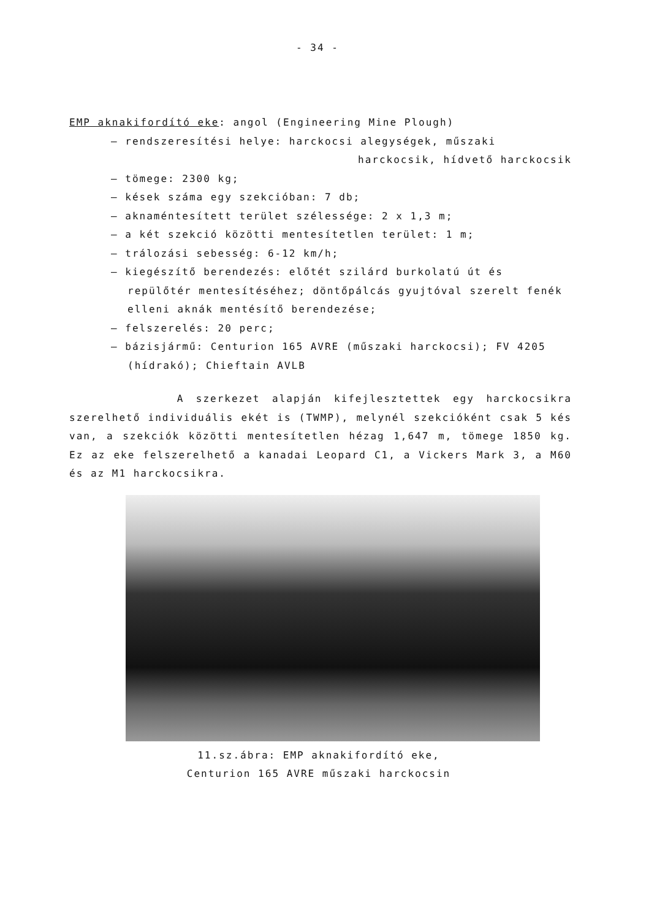- 34 -
EMP aknakifordító eke: angol (Engineering Mine Plough)
– rendszeresítési helye: harckocsi alegységek, műszaki
harckocsik, hídvető harckocsik
– tömege: 2300 kg;
– kések száma egy szekcióban: 7 db;
– aknaméntesített terület szélessége: 2 x 1,3 m;
– a két szekció közötti mentesítetlen terület: 1 m;
– trálozási sebesség: 6-12 km/h;
– kiegészítő berendezés: előtét szilárd burkolatú út és repülőtér mentesítéséhez; döntőpálcás gyujtóval szerelt fenék elleni aknák mentésítő berendezése;
– felszerelés: 20 perc;
– bázisjármű: Centurion 165 AVRE (műszaki harckocsi); FV 4205 (hídrakó); Chieftain AVLB
A szerkezet alapján kifejlesztettek egy harckocsikra szerelhető individuális ekét is (TWMP), melynél szekcióként csak 5 kés van, a szekciók közötti mentesítetlen hézag 1,647 m, tömege 1850 kg. Ez az eke felszerelhető a kanadai Leopard C1, a Vickers Mark 3, a M60 és az M1 harckocsikra.
11.sz.ábra: EMP aknakifordító eke,
Centurion 165 AVRE műszaki harckocsin